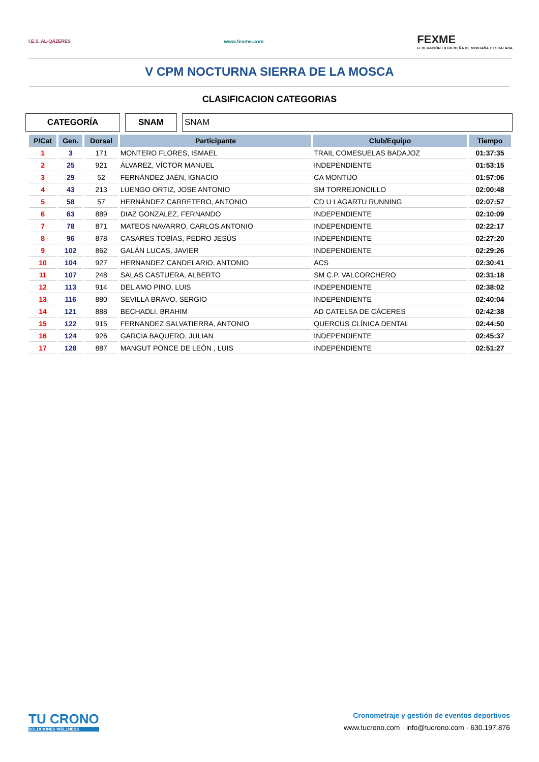I.E.S. AL-QÁZERES www.fexme.com
FEXME
FEDERACIÓN EXTREMEÑA DE MONTAÑA Y ESCALADA
V CPM NOCTURNA SIERRA DE LA MOSCA
CLASIFICACION CATEGORIAS
CATEGORÍA SNAM SNAM
| P/Cat | Gen. | Dorsal | Participante | Club/Equipo | Tiempo |
| --- | --- | --- | --- | --- | --- |
| 1 | 3 | 171 | MONTERO FLORES, ISMAEL | TRAIL COMESUELAS BADAJOZ | 01:37:35 |
| 2 | 25 | 921 | ÁLVAREZ, VÍCTOR MANUEL | INDEPENDIENTE | 01:53:15 |
| 3 | 29 | 52 | FERNÁNDEZ JAÉN, IGNACIO | CA MONTIJO | 01:57:06 |
| 4 | 43 | 213 | LUENGO ORTIZ, JOSE ANTONIO | SM TORREJONCILLO | 02:00:48 |
| 5 | 58 | 57 | HERNÁNDEZ CARRETERO, ANTONIO | CD U LAGARTU RUNNING | 02:07:57 |
| 6 | 63 | 889 | DIAZ GONZALEZ, FERNANDO | INDEPENDIENTE | 02:10:09 |
| 7 | 78 | 871 | MATEOS NAVARRO, CARLOS ANTONIO | INDEPENDIENTE | 02:22:17 |
| 8 | 96 | 878 | CASARES TOBÍAS, PEDRO JESÚS | INDEPENDIENTE | 02:27:20 |
| 9 | 102 | 862 | GALÁN LUCAS, JAVIER | INDEPENDIENTE | 02:29:26 |
| 10 | 104 | 927 | HERNANDEZ CANDELARIO, ANTONIO | ACS | 02:30:41 |
| 11 | 107 | 248 | SALAS CASTUERA, ALBERTO | SM C.P. VALCORCHERO | 02:31:18 |
| 12 | 113 | 914 | DEL AMO PINO, LUIS | INDEPENDIENTE | 02:38:02 |
| 13 | 116 | 880 | SEVILLA BRAVO, SERGIO | INDEPENDIENTE | 02:40:04 |
| 14 | 121 | 888 | BECHADLI, BRAHIM | AD CATELSA DE CÁCERES | 02:42:38 |
| 15 | 122 | 915 | FERNANDEZ SALVATIERRA, ANTONIO | QUERCUS CLÍNICA DENTAL | 02:44:50 |
| 16 | 124 | 926 | GARCIA BAQUERO, JULIAN | INDEPENDIENTE | 02:45:37 |
| 17 | 128 | 887 | MANGUT PONCE DE LEÓN , LUIS | INDEPENDIENTE | 02:51:27 |
TU CRONO
SOLUCIONES WELLNESS
Cronometraje y gestión de eventos deportivos
www.tucrono.com · info@tucrono.com · 630.197.876